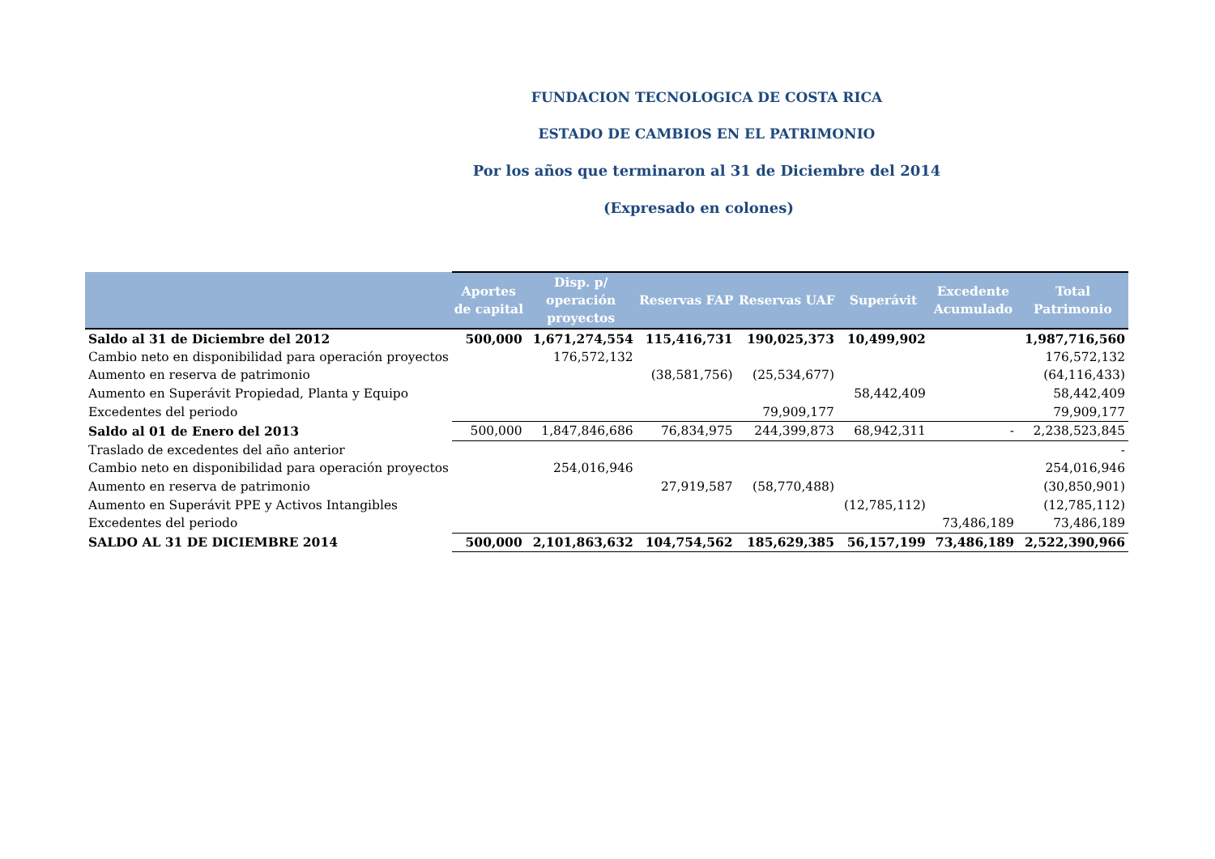FUNDACION TECNOLOGICA DE COSTA RICA
ESTADO DE CAMBIOS EN EL PATRIMONIO
Por los años que terminaron al 31 de Diciembre del 2014
(Expresado en colones)
| | Aportes de capital | Disp. p/ operación proyectos | Reservas FAP | Reservas UAF | Superávit | Excedente Acumulado | Total Patrimonio |
| --- | --- | --- | --- | --- | --- | --- | --- |
| Saldo al 31 de Diciembre del 2012 | 500,000 | 1,671,274,554 | 115,416,731 | 190,025,373 | 10,499,902 | | 1,987,716,560 |
| Cambio neto en disponibilidad para operación proyectos | | 176,572,132 | | | | | 176,572,132 |
| Aumento en reserva de patrimonio | | | (38,581,756) | (25,534,677) | | | (64,116,433) |
| Aumento en Superávit Propiedad, Planta y Equipo | | | | | 58,442,409 | | 58,442,409 |
| Excedentes del periodo | | | | 79,909,177 | | | 79,909,177 |
| Saldo al 01 de Enero del 2013 | 500,000 | 1,847,846,686 | 76,834,975 | 244,399,873 | 68,942,311 | - | 2,238,523,845 |
| Traslado de excedentes del año anterior | | | | | | | - |
| Cambio neto en disponibilidad para operación proyectos | | 254,016,946 | | | | | 254,016,946 |
| Aumento en reserva de patrimonio | | | 27,919,587 | (58,770,488) | | | (30,850,901) |
| Aumento en Superávit PPE y Activos Intangibles | | | | | (12,785,112) | | (12,785,112) |
| Excedentes del periodo | | | | | | 73,486,189 | 73,486,189 |
| SALDO AL 31 DE DICIEMBRE 2014 | 500,000 | 2,101,863,632 | 104,754,562 | 185,629,385 | 56,157,199 | 73,486,189 | 2,522,390,966 |